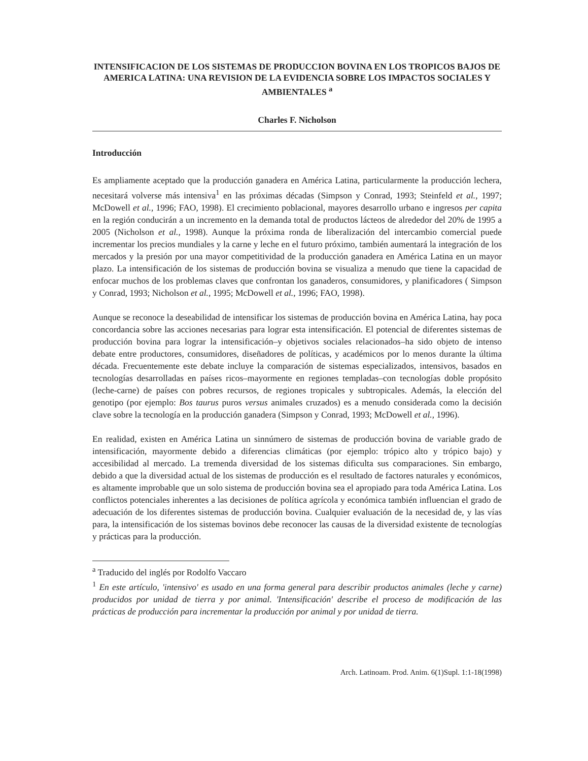INTENSIFICACION DE LOS SISTEMAS DE PRODUCCION BOVINA EN LOS TROPICOS BAJOS DE AMERICA LATINA: UNA REVISION DE LA EVIDENCIA SOBRE LOS IMPACTOS SOCIALES Y AMBIENTALES <sup>a</sup>
Charles F. Nicholson
Introducción
Es ampliamente aceptado que la producción ganadera en América Latina, particularmente la producción lechera, necesitará volverse más intensiva<sup>1</sup> en las próximas décadas (Simpson y Conrad, 1993; Steinfeld et al., 1997; McDowell et al., 1996; FAO, 1998). El crecimiento poblacional, mayores desarrollo urbano e ingresos per capita en la región conducirán a un incremento en la demanda total de productos lácteos de alrededor del 20% de 1995 a 2005 (Nicholson et al., 1998). Aunque la próxima ronda de liberalización del intercambio comercial puede incrementar los precios mundiales y la carne y leche en el futuro próximo, también aumentará la integración de los mercados y la presión por una mayor competitividad de la producción ganadera en América Latina en un mayor plazo. La intensificación de los sistemas de producción bovina se visualiza a menudo que tiene la capacidad de enfocar muchos de los problemas claves que confrontan los ganaderos, consumidores, y planificadores ( Simpson y Conrad, 1993; Nicholson et al., 1995; McDowell et al., 1996; FAO, 1998).
Aunque se reconoce la deseabilidad de intensificar los sistemas de producción bovina en América Latina, hay poca concordancia sobre las acciones necesarias para lograr esta intensificación. El potencial de diferentes sistemas de producción bovina para lograr la intensificación–y objetivos sociales relacionados–ha sido objeto de intenso debate entre productores, consumidores, diseñadores de políticas, y académicos por lo menos durante la última década. Frecuentemente este debate incluye la comparación de sistemas especializados, intensivos, basados en tecnologías desarrolladas en países ricos–mayormente en regiones templadas–con tecnologías doble propósito (leche-carne) de países con pobres recursos, de regiones tropicales y subtropicales. Además, la elección del genotipo (por ejemplo: Bos taurus puros versus animales cruzados) es a menudo considerada como la decisión clave sobre la tecnología en la producción ganadera (Simpson y Conrad, 1993; McDowell et al., 1996).
En realidad, existen en América Latina un sinnúmero de sistemas de producción bovina de variable grado de intensificación, mayormente debido a diferencias climáticas (por ejemplo: trópico alto y trópico bajo) y accesibilidad al mercado. La tremenda diversidad de los sistemas dificulta sus comparaciones. Sin embargo, debido a que la diversidad actual de los sistemas de producción es el resultado de factores naturales y económicos, es altamente improbable que un solo sistema de producción bovina sea el apropiado para toda América Latina. Los conflictos potenciales inherentes a las decisiones de política agrícola y económica también influencian el grado de adecuación de los diferentes sistemas de producción bovina. Cualquier evaluación de la necesidad de, y las vías para, la intensificación de los sistemas bovinos debe reconocer las causas de la diversidad existente de tecnologías y prácticas para la producción.
<sup>a</sup> Traducido del inglés por Rodolfo Vaccaro
<sup>1</sup> En este artículo, 'intensivo' es usado en una forma general para describir productos animales (leche y carne) producidos por unidad de tierra y por animal. 'Intensificación' describe el proceso de modificación de las prácticas de producción para incrementar la producción por animal y por unidad de tierra.
Arch. Latinoam. Prod. Anim. 6(1)Supl. 1:1-18(1998)